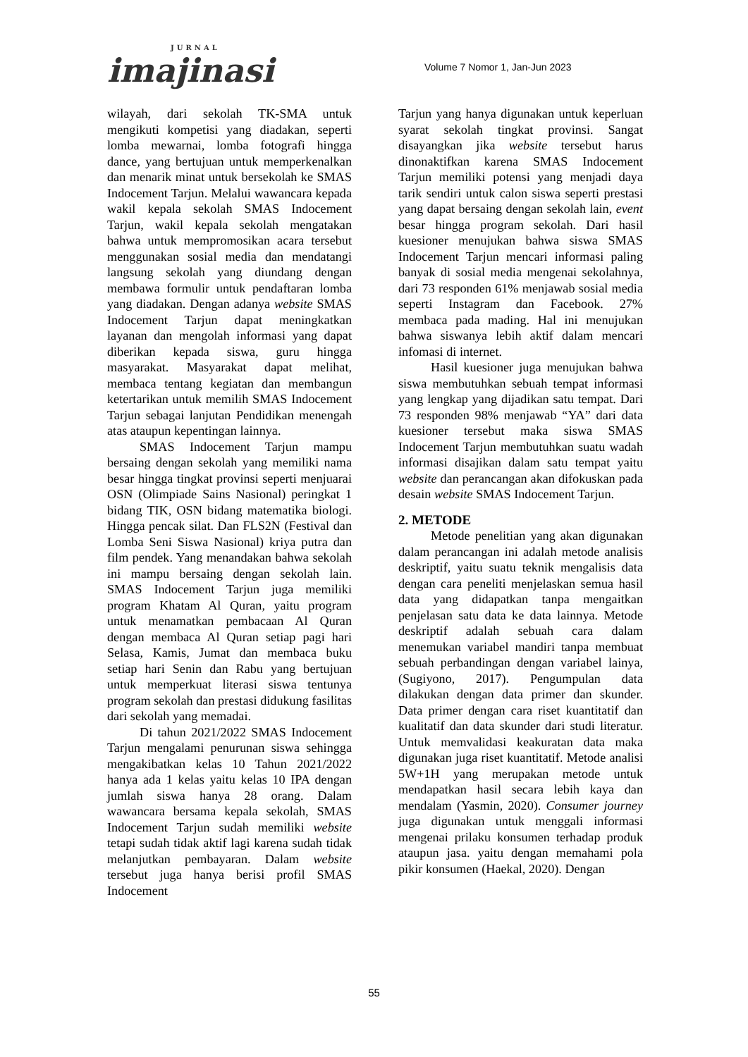JURNAL
imajinasi
Volume 7 Nomor 1, Jan-Jun 2023
wilayah, dari sekolah TK-SMA untuk mengikuti kompetisi yang diadakan, seperti lomba mewarnai, lomba fotografi hingga dance, yang bertujuan untuk memperkenalkan dan menarik minat untuk bersekolah ke SMAS Indocement Tarjun. Melalui wawancara kepada wakil kepala sekolah SMAS Indocement Tarjun, wakil kepala sekolah mengatakan bahwa untuk mempromosikan acara tersebut menggunakan sosial media dan mendatangi langsung sekolah yang diundang dengan membawa formulir untuk pendaftaran lomba yang diadakan. Dengan adanya website SMAS Indocement Tarjun dapat meningkatkan layanan dan mengolah informasi yang dapat diberikan kepada siswa, guru hingga masyarakat. Masyarakat dapat melihat, membaca tentang kegiatan dan membangun ketertarikan untuk memilih SMAS Indocement Tarjun sebagai lanjutan Pendidikan menengah atas ataupun kepentingan lainnya.
SMAS Indocement Tarjun mampu bersaing dengan sekolah yang memiliki nama besar hingga tingkat provinsi seperti menjuarai OSN (Olimpiade Sains Nasional) peringkat 1 bidang TIK, OSN bidang matematika biologi. Hingga pencak silat. Dan FLS2N (Festival dan Lomba Seni Siswa Nasional) kriya putra dan film pendek. Yang menandakan bahwa sekolah ini mampu bersaing dengan sekolah lain. SMAS Indocement Tarjun juga memiliki program Khatam Al Quran, yaitu program untuk menamatkan pembacaan Al Quran dengan membaca Al Quran setiap pagi hari Selasa, Kamis, Jumat dan membaca buku setiap hari Senin dan Rabu yang bertujuan untuk memperkuat literasi siswa tentunya program sekolah dan prestasi didukung fasilitas dari sekolah yang memadai.
Di tahun 2021/2022 SMAS Indocement Tarjun mengalami penurunan siswa sehingga mengakibatkan kelas 10 Tahun 2021/2022 hanya ada 1 kelas yaitu kelas 10 IPA dengan jumlah siswa hanya 28 orang. Dalam wawancara bersama kepala sekolah, SMAS Indocement Tarjun sudah memiliki website tetapi sudah tidak aktif lagi karena sudah tidak melanjutkan pembayaran. Dalam website tersebut juga hanya berisi profil SMAS Indocement
Tarjun yang hanya digunakan untuk keperluan syarat sekolah tingkat provinsi. Sangat disayangkan jika website tersebut harus dinonaktifkan karena SMAS Indocement Tarjun memiliki potensi yang menjadi daya tarik sendiri untuk calon siswa seperti prestasi yang dapat bersaing dengan sekolah lain, event besar hingga program sekolah. Dari hasil kuesioner menujukan bahwa siswa SMAS Indocement Tarjun mencari informasi paling banyak di sosial media mengenai sekolahnya, dari 73 responden 61% menjawab sosial media seperti Instagram dan Facebook. 27% membaca pada mading. Hal ini menujukan bahwa siswanya lebih aktif dalam mencari infomasi di internet.
Hasil kuesioner juga menujukan bahwa siswa membutuhkan sebuah tempat informasi yang lengkap yang dijadikan satu tempat. Dari 73 responden 98% menjawab “YA” dari data kuesioner tersebut maka siswa SMAS Indocement Tarjun membutuhkan suatu wadah informasi disajikan dalam satu tempat yaitu website dan perancangan akan difokuskan pada desain website SMAS Indocement Tarjun.
2. METODE
Metode penelitian yang akan digunakan dalam perancangan ini adalah metode analisis deskriptif, yaitu suatu teknik mengalisis data dengan cara peneliti menjelaskan semua hasil data yang didapatkan tanpa mengaitkan penjelasan satu data ke data lainnya. Metode deskriptif adalah sebuah cara dalam menemukan variabel mandiri tanpa membuat sebuah perbandingan dengan variabel lainya, (Sugiyono, 2017). Pengumpulan data dilakukan dengan data primer dan skunder. Data primer dengan cara riset kuantitatif dan kualitatif dan data skunder dari studi literatur. Untuk memvalidasi keakuratan data maka digunakan juga riset kuantitatif. Metode analisi 5W+1H yang merupakan metode untuk mendapatkan hasil secara lebih kaya dan mendalam (Yasmin, 2020). Consumer journey juga digunakan untuk menggali informasi mengenai prilaku konsumen terhadap produk ataupun jasa. yaitu dengan memahami pola pikir konsumen (Haekal, 2020). Dengan
55